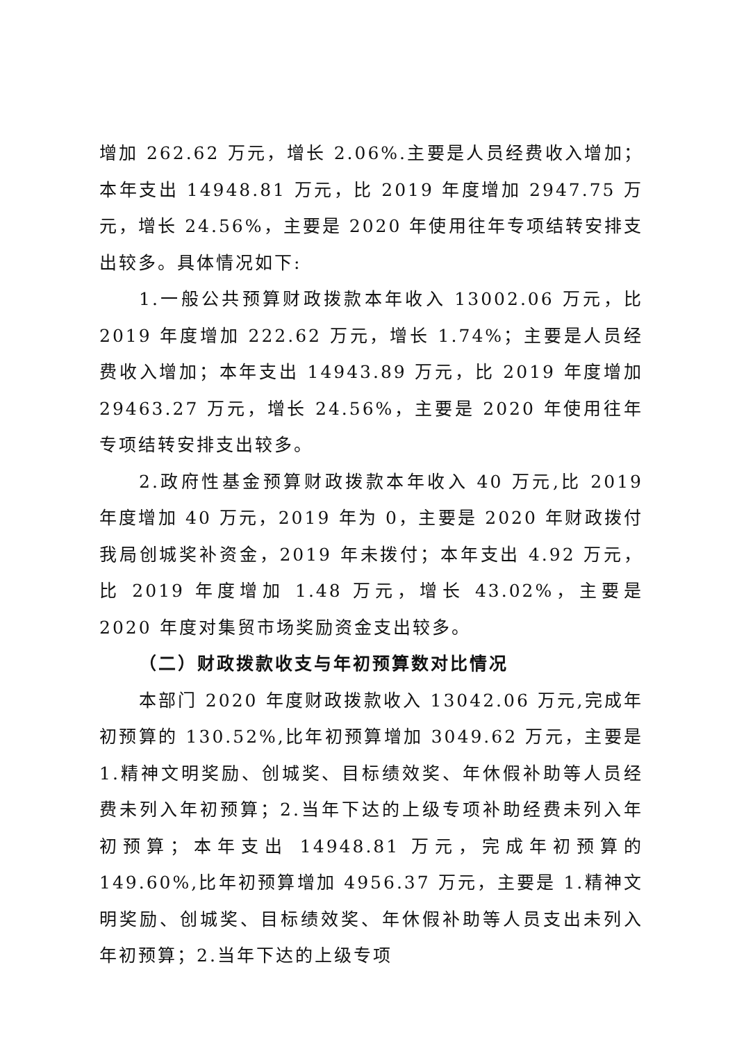增加 262.62 万元，增长 2.06%.主要是人员经费收入增加；本年支出 14948.81 万元，比 2019 年度增加 2947.75 万元，增长 24.56%，主要是 2020 年使用往年专项结转安排支出较多。具体情况如下:
1.一般公共预算财政拨款本年收入 13002.06 万元，比 2019 年度增加 222.62 万元，增长 1.74%；主要是人员经费收入增加；本年支出 14943.89 万元，比 2019 年度增加 29463.27 万元，增长 24.56%，主要是 2020 年使用往年专项结转安排支出较多。
2.政府性基金预算财政拨款本年收入 40 万元,比 2019 年度增加 40 万元，2019 年为 0，主要是 2020 年财政拨付我局创城奖补资金，2019 年未拨付；本年支出 4.92 万元，比 2019 年度增加 1.48 万元，增长 43.02%，主要是 2020 年度对集贸市场奖励资金支出较多。
（二）财政拨款收支与年初预算数对比情况
本部门 2020 年度财政拨款收入 13042.06 万元,完成年初预算的 130.52%,比年初预算增加 3049.62 万元，主要是 1.精神文明奖励、创城奖、目标绩效奖、年休假补助等人员经费未列入年初预算；2.当年下达的上级专项补助经费未列入年初预算；本年支出 14948.81 万元，完成年初预算的 149.60%,比年初预算增加 4956.37 万元，主要是 1.精神文明奖励、创城奖、目标绩效奖、年休假补助等人员支出未列入年初预算；2.当年下达的上级专项